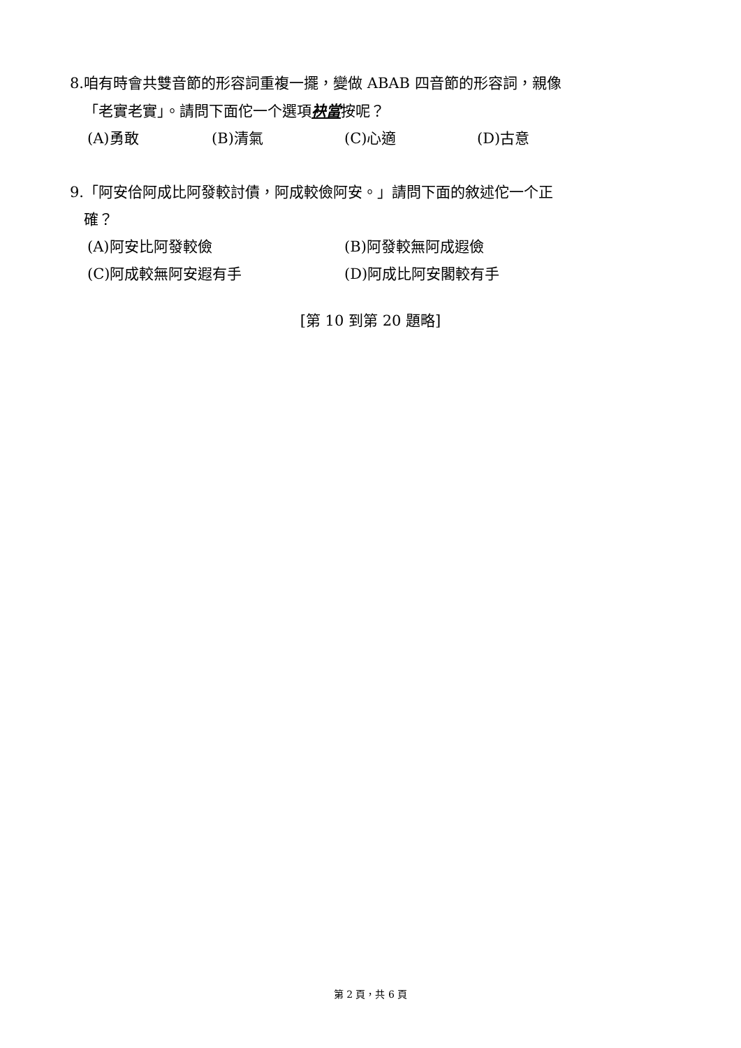8.咱有時會共雙音節的形容詞重複一擺，變做 ABAB 四音節的形容詞，親像
「老實老實」。請問下面佗一个選項袂當按呢？
(A)勇敢 (B)清氣 (C)心適 (D)古意
9.「阿安佮阿成比阿發較討債，阿成較儉阿安。」請問下面的敘述佗一个正
確？
(A)阿安比阿發較儉 (B)阿發較無阿成遐儉
(C)阿成較無阿安遐有手 (D)阿成比阿安閣較有手
[第 10 到第 20 題略]
第 2 頁，共 6 頁